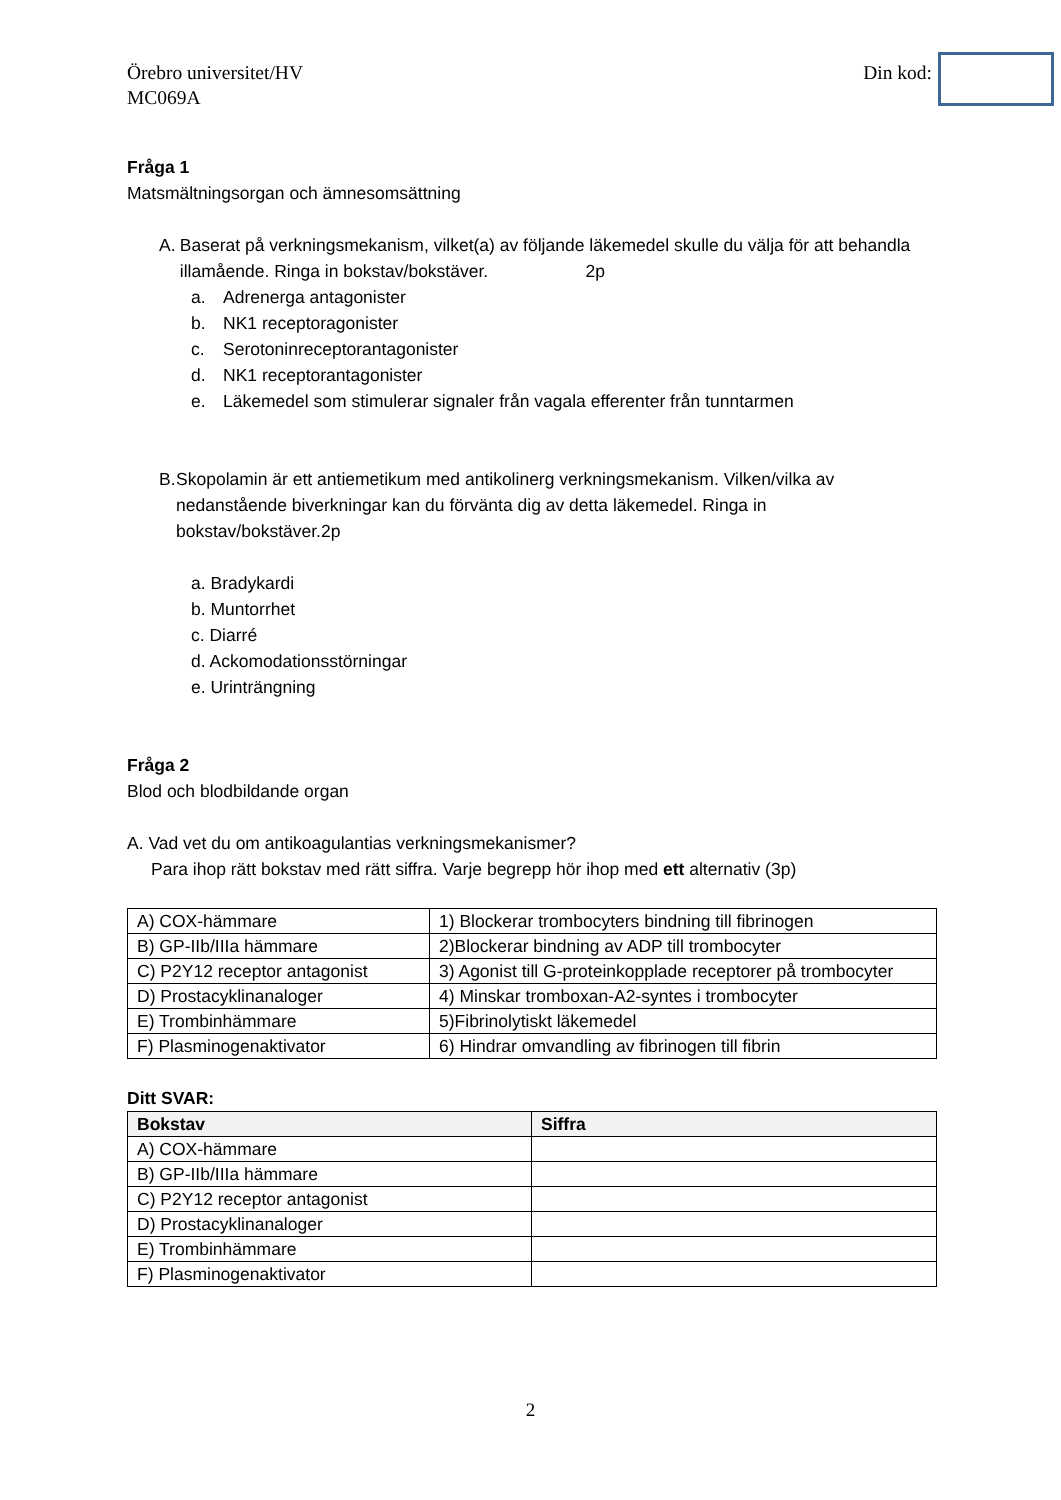Örebro universitet/HV
MC069A
Din kod:
Fråga 1
Matsmältningsorgan och ämnesomsättning
A. Baserat på verkningsmekanism, vilket(a) av följande läkemedel skulle du välja för att behandla illamående. Ringa in bokstav/bokstäver. 2p
a. Adrenerga antagonister
b. NK1 receptoragonister
c. Serotoninreceptorantagonister
d. NK1 receptorantagonister
e. Läkemedel som stimulerar signaler från vagala efferenter från tunntarmen
B. Skopolamin är ett antiemetikum med antikolinerg verkningsmekanism. Vilken/vilka av nedanstående biverkningar kan du förvänta dig av detta läkemedel. Ringa in bokstav/bokstäver.2p
a. Bradykardi
b. Muntorrhet
c. Diarré
d. Ackomodationsstörningar
e. Urinträngning
Fråga 2
Blod och blodbildande organ
A. Vad vet du om antikoagulantias verkningsmekanismer?
Para ihop rätt bokstav med rätt siffra. Varje begrepp hör ihop med ett alternativ (3p)
| A) COX-hämmare | 1) Blockerar trombocyters bindning till fibrinogen |
| B) GP-IIb/IIIa hämmare | 2)Blockerar bindning av ADP till trombocyter |
| C) P2Y12 receptor antagonist | 3) Agonist till G-proteinkopplade receptorer på trombocyter |
| D) Prostacyklinanaloger | 4) Minskar tromboxan-A2-syntes i trombocyter |
| E) Trombinhämmare | 5)Fibrinolytiskt läkemedel |
| F) Plasminogenaktivator | 6) Hindrar omvandling av fibrinogen till fibrin |
Ditt SVAR:
| Bokstav | Siffra |
| --- | --- |
| A) COX-hämmare | |
| B) GP-IIb/IIIa hämmare | |
| C) P2Y12 receptor antagonist | |
| D) Prostacyklinanaloger | |
| E) Trombinhämmare | |
| F) Plasminogenaktivator | |
2